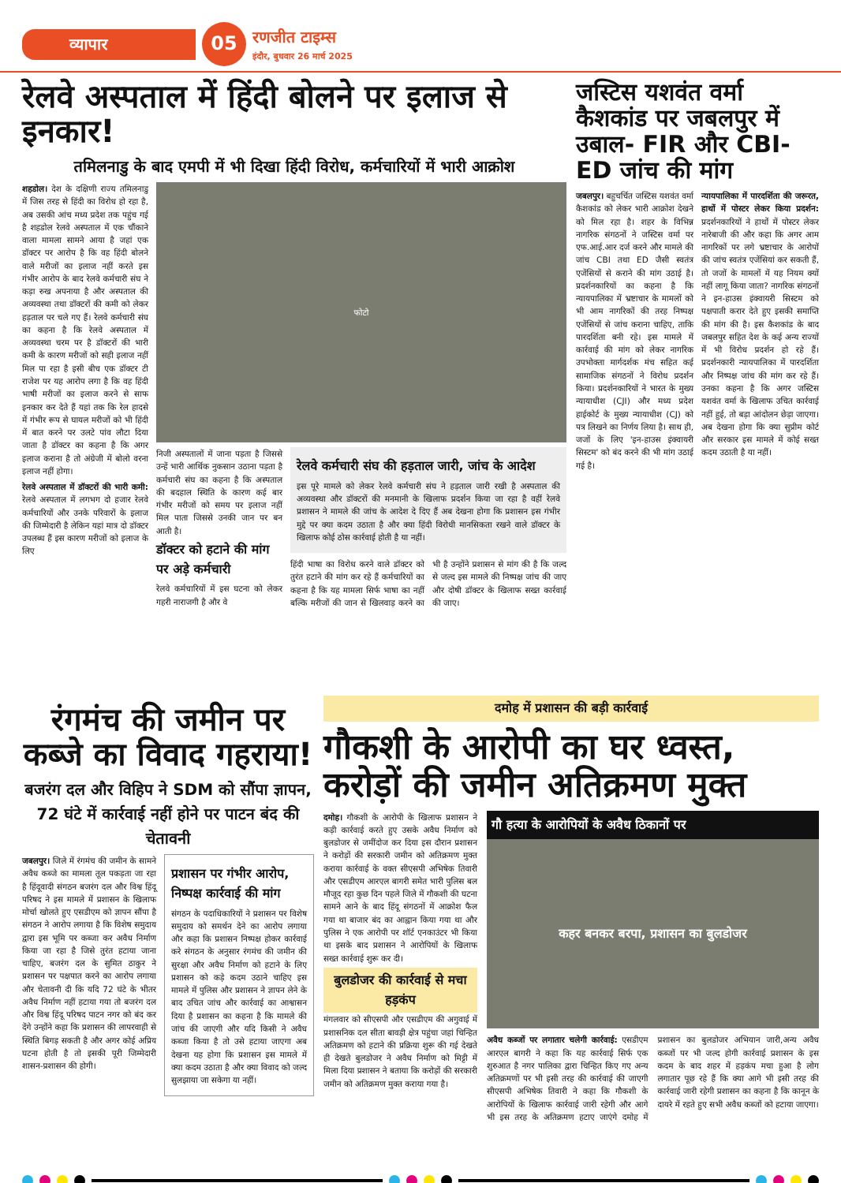व्यापार
05
रणजीत टाइम्स
इंदौर, बुधवार 26 मार्च 2025
रेलवे अस्पताल में हिंदी बोलने पर इलाज से इनकार!
तमिलनाडु के बाद एमपी में भी दिखा हिंदी विरोध, कर्मचारियों में भारी आक्रोश
शहडोल। देश के दक्षिणी राज्य तमिलनाडु में जिस तरह से हिंदी का विरोध हो रहा है, अब उसकी आंच मध्य प्रदेश तक पहुंच गई है शहडोल रेलवे अस्पताल में एक चौंकाने वाला मामला सामने आया है जहां एक डॉक्टर पर आरोप है कि वह हिंदी बोलने वाले मरीजों का इलाज नहीं करते इस गंभीर आरोप के बाद रेलवे कर्मचारी संघ ने कड़ा रुख अपनाया है और अस्पताल की अव्यवस्था तथा डॉक्टरों की कमी को लेकर हड़ताल पर चले गए हैं। रेलवे कर्मचारी संघ का कहना है कि रेलवे अस्पताल में अव्यवस्था चरम पर है डॉक्टरों की भारी कमी के कारण मरीजों को सही इलाज नहीं मिल पा रहा है इसी बीच एक डॉक्टर टी राजेश पर यह आरोप लगा है कि वह हिंदी भाषी मरीजों का इलाज करने से साफ इनकार कर देते हैं यहां तक कि रेल हादसे में गंभीर रूप से घायल मरीजों को भी हिंदी में बात करने पर उलटे पांव लौटा दिया जाता है डॉक्टर का कहना है कि अगर इलाज कराना है तो अंग्रेजी में बोलो वरना इलाज नहीं होगा।
रेलवे अस्पताल में डॉक्टरों की भारी कमी: रेलवे अस्पताल में लगभग दो हजार रेलवे कर्मचारियों और उनके परिवारों के इलाज की जिम्मेदारी है लेकिन यहां मात्र दो डॉक्टर उपलब्ध हैं इस कारण मरीजों को इलाज के लिए
फोटो
निजी अस्पतालों में जाना पड़ता है जिससे उन्हें भारी आर्थिक नुकसान उठाना पड़ता है कर्मचारी संघ का कहना है कि अस्पताल की बदहाल स्थिति के कारण कई बार गंभीर मरीजों को समय पर इलाज नहीं मिल पाता जिससे उनकी जान पर बन आती है।
डॉक्टर को हटाने की मांग पर अड़े कर्मचारी
रेलवे कर्मचारियों में इस घटना को लेकर गहरी नाराजगी है और वे
रेलवे कर्मचारी संघ की हड़ताल जारी, जांच के आदेश
इस पूरे मामले को लेकर रेलवे कर्मचारी संघ ने हड़ताल जारी रखी है अस्पताल की अव्यवस्था और डॉक्टरों की मनमानी के खिलाफ प्रदर्शन किया जा रहा है वहीं रेलवे प्रशासन ने मामले की जांच के आदेश दे दिए हैं अब देखना होगा कि प्रशासन इस गंभीर मुद्दे पर क्या कदम उठाता है और क्या हिंदी विरोधी मानसिकता रखने वाले डॉक्टर के खिलाफ कोई ठोस कार्रवाई होती है या नहीं।
हिंदी भाषा का विरोध करने वाले डॉक्टर को तुरंत हटाने की मांग कर रहे हैं कर्मचारियों का कहना है कि यह मामला सिर्फ भाषा का नहीं बल्कि मरीजों की जान से खिलवाड़ करने का भी है उन्होंने प्रशासन से मांग की है कि जल्द से जल्द इस मामले की निष्पक्ष जांच की जाए और दोषी डॉक्टर के खिलाफ सख्त कार्रवाई की जाए।
जस्टिस यशवंत वर्मा कैशकांड पर जबलपुर में उबाल- FIR और CBI-ED जांच की मांग
जबलपुर। बहुचर्चित जस्टिस यशवंत वर्मा कैशकांड को लेकर भारी आक्रोश देखने को मिल रहा है। शहर के विभिन्न नागरिक संगठनों ने जस्टिस वर्मा पर एफ.आई.आर दर्ज करने और मामले की जांच CBI तथा ED जैसी स्वतंत्र एजेंसियों से कराने की मांग उठाई है। प्रदर्शनकारियों का कहना है कि न्यायपालिका में भ्रष्टाचार के मामलों को भी आम नागरिकों की तरह निष्पक्ष एजेंसियों से जांच कराना चाहिए, ताकि पारदर्शिता बनी रहे। इस मामले में कार्रवाई की मांग को लेकर नागरिक उपभोक्ता मार्गदर्शक मंच सहित कई सामाजिक संगठनों ने विरोध प्रदर्शन किया। प्रदर्शनकारियों ने भारत के मुख्य न्यायाधीश (CJI) और मध्य प्रदेश हाईकोर्ट के मुख्य न्यायाधीश (CJ) को पत्र लिखने का निर्णय लिया है। साथ ही, जजों के लिए 'इन-हाउस इंक्वायरी सिस्टम' को बंद करने की भी मांग उठाई गई है।
न्यायपालिका में पारदर्शिता की जरूरत, हाथों में पोस्टर लेकर किया प्रदर्शन: प्रदर्शनकारियों ने हाथों में पोस्टर लेकर नारेबाजी की और कहा कि अगर आम नागरिकों पर लगे भ्रष्टाचार के आरोपों की जांच स्वतंत्र एजेंसियां कर सकती हैं, तो जजों के मामलों में यह नियम क्यों नहीं लागू किया जाता? नागरिक संगठनों ने इन-हाउस इंक्वायरी सिस्टम को पक्षपाती करार देते हुए इसकी समाप्ति की मांग की है। इस कैशकांड के बाद जबलपुर सहित देश के कई अन्य राज्यों में भी विरोध प्रदर्शन हो रहे हैं। प्रदर्शनकारी न्यायपालिका में पारदर्शिता और निष्पक्ष जांच की मांग कर रहे हैं। उनका कहना है कि अगर जस्टिस यशवंत वर्मा के खिलाफ उचित कार्रवाई नहीं हुई, तो बड़ा आंदोलन छेड़ा जाएगा। अब देखना होगा कि क्या सुप्रीम कोर्ट और सरकार इस मामले में कोई सख्त कदम उठाती है या नहीं।
रंगमंच की जमीन पर कब्जे का विवाद गहराया!
बजरंग दल और विहिप ने SDM को सौंपा ज्ञापन, 72 घंटे में कार्रवाई नहीं होने पर पाटन बंद की चेतावनी
जबलपुर। जिले में रंगमंच की जमीन के सामने अवैध कब्जे का मामला तूल पकड़ता जा रहा है हिंदूवादी संगठन बजरंग दल और विश्व हिंदू परिषद ने इस मामले में प्रशासन के खिलाफ मोर्चा खोलते हुए एसडीएम को ज्ञापन सौंपा है संगठन ने आरोप लगाया है कि विशेष समुदाय द्वारा इस भूमि पर कब्जा कर अवैध निर्माण किया जा रहा है जिसे तुरंत हटाया जाना चाहिए, बजरंग दल के सुमित ठाकुर ने प्रशासन पर पक्षपात करने का आरोप लगाया और चेतावनी दी कि यदि 72 घंटे के भीतर अवैध निर्माण नहीं हटाया गया तो बजरंग दल और विश्व हिंदू परिषद पाटन नगर को बंद कर देंगे उन्होंने कहा कि प्रशासन की लापरवाही से स्थिति बिगड़ सकती है और अगर कोई अप्रिय घटना होती है तो इसकी पूरी जिम्मेदारी शासन-प्रशासन की होगी।
प्रशासन पर गंभीर आरोप, निष्पक्ष कार्रवाई की मांग
संगठन के पदाधिकारियों ने प्रशासन पर विशेष समुदाय को समर्थन देने का आरोप लगाया और कहा कि प्रशासन निष्पक्ष होकर कार्रवाई करे संगठन के अनुसार रंगमंच की जमीन की सुरक्षा और अवैध निर्माण को हटाने के लिए प्रशासन को कड़े कदम उठाने चाहिए इस मामले में पुलिस और प्रशासन ने ज्ञापन लेने के बाद उचित जांच और कार्रवाई का आश्वासन दिया है प्रशासन का कहना है कि मामले की जांच की जाएगी और यदि किसी ने अवैध कब्जा किया है तो उसे हटाया जाएगा अब देखना यह होगा कि प्रशासन इस मामले में क्या कदम उठाता है और क्या विवाद को जल्द सुलझाया जा सकेगा या नहीं।
दमोह में प्रशासन की बड़ी कार्रवाई
गौकशी के आरोपी का घर ध्वस्त, करोड़ों की जमीन अतिक्रमण मुक्त
दमोह। गौकशी के आरोपी के खिलाफ प्रशासन ने कड़ी कार्रवाई करते हुए उसके अवैध निर्माण को बुलडोजर से जमींदोज कर दिया इस दौरान प्रशासन ने करोड़ों की सरकारी जमीन को अतिक्रमण मुक्त कराया कार्रवाई के वक्त सीएसपी अभिषेक तिवारी और एसडीएम आरएल बागरी समेत भारी पुलिस बल मौजूद रहा कुछ दिन पहले जिले में गौकशी की घटना सामने आने के बाद हिंदू संगठनों में आक्रोश फैल गया था बाजार बंद का आह्वान किया गया था और पुलिस ने एक आरोपी पर शॉर्ट एनकाउंटर भी किया था इसके बाद प्रशासन ने आरोपियों के खिलाफ सख्त कार्रवाई शुरू कर दी।
बुलडोजर की कार्रवाई से मचा हड़कंप
मंगलवार को सीएसपी और एसडीएम की अगुवाई में प्रशासनिक दल सीता बावड़ी क्षेत्र पहुंचा जहां चिन्हित अतिक्रमण को हटाने की प्रक्रिया शुरू की गई देखते ही देखते बुलडोजर ने अवैध निर्माण को मिट्टी में मिला दिया प्रशासन ने बताया कि करोड़ों की सरकारी जमीन को अतिक्रमण मुक्त कराया गया है।
गौ हत्या के आरोपियों के अवैध ठिकानों पर
कहर बनकर बरपा, प्रशासन का बुलडोजर
अवैध कब्जों पर लगातार चलेगी कार्रवाई: एसडीएम आरएल बागरी ने कहा कि यह कार्रवाई सिर्फ एक शुरुआत है नगर पालिका द्वारा चिन्हित किए गए अन्य अतिक्रमणों पर भी इसी तरह की कार्रवाई की जाएगी सीएसपी अभिषेक तिवारी ने कहा कि गौकशी के आरोपियों के खिलाफ कार्रवाई जारी रहेगी और आगे भी इस तरह के अतिक्रमण हटाए जाएंगे दमोह में प्रशासन का बुलडोजर अभियान जारी,अन्य अवैध कब्जों पर भी जल्द होगी कार्रवाई प्रशासन के इस कदम के बाद शहर में हड़कंप मचा हुआ है लोग लगातार पूछ रहे हैं कि क्या आगे भी इसी तरह की कार्रवाई जारी रहेगी प्रशासन का कहना है कि कानून के दायरे में रहते हुए सभी अवैध कब्जों को हटाया जाएगा।